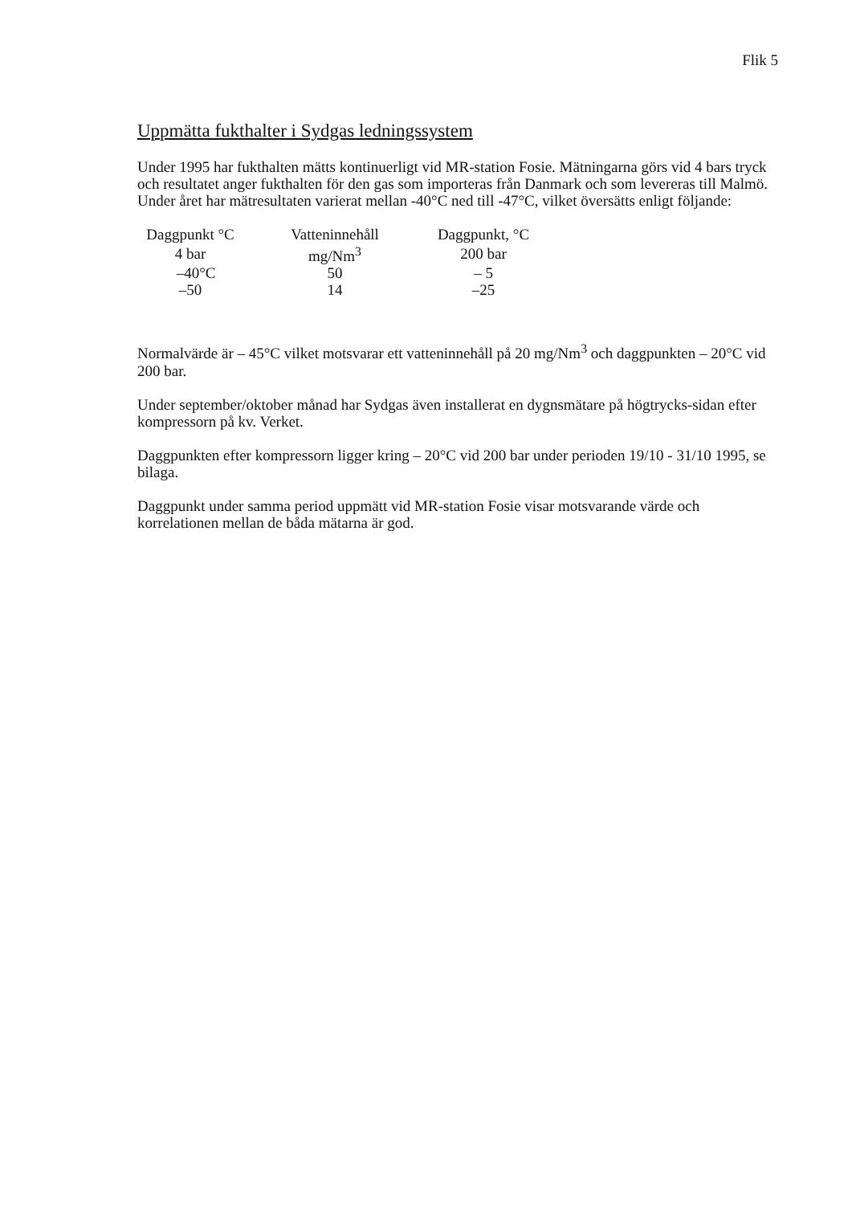Flik 5
Uppmätta fukthalter i Sydgas ledningssystem
Under 1995 har fukthalten mätts kontinuerligt vid MR-station Fosie. Mätningarna görs vid 4 bars tryck och resultatet anger fukthalten för den gas som importeras från Danmark och som levereras till Malmö. Under året har mätresultaten varierat mellan -40°C ned till -47°C, vilket översätts enligt följande:
| Daggpunkt °C | Vatteninnehåll | Daggpunkt, °C |
| --- | --- | --- |
| 4 bar | mg/Nm<sup>3</sup> | 200 bar |
| –40°C | 50 | – 5 |
| –50 | 14 | –25 |
Normalvärde är – 45°C vilket motsvarar ett vatteninnehåll på 20 mg/Nm<sup>3</sup> och daggpunkten – 20°C vid 200 bar.
Under september/oktober månad har Sydgas även installerat en dygnsmätare på högtrycks-sidan efter kompressorn på kv. Verket.
Daggpunkten efter kompressorn ligger kring – 20°C vid 200 bar under perioden 19/10 - 31/10 1995, se bilaga.
Daggpunkt under samma period uppmätt vid MR-station Fosie visar motsvarande värde och korrelationen mellan de båda mätarna är god.